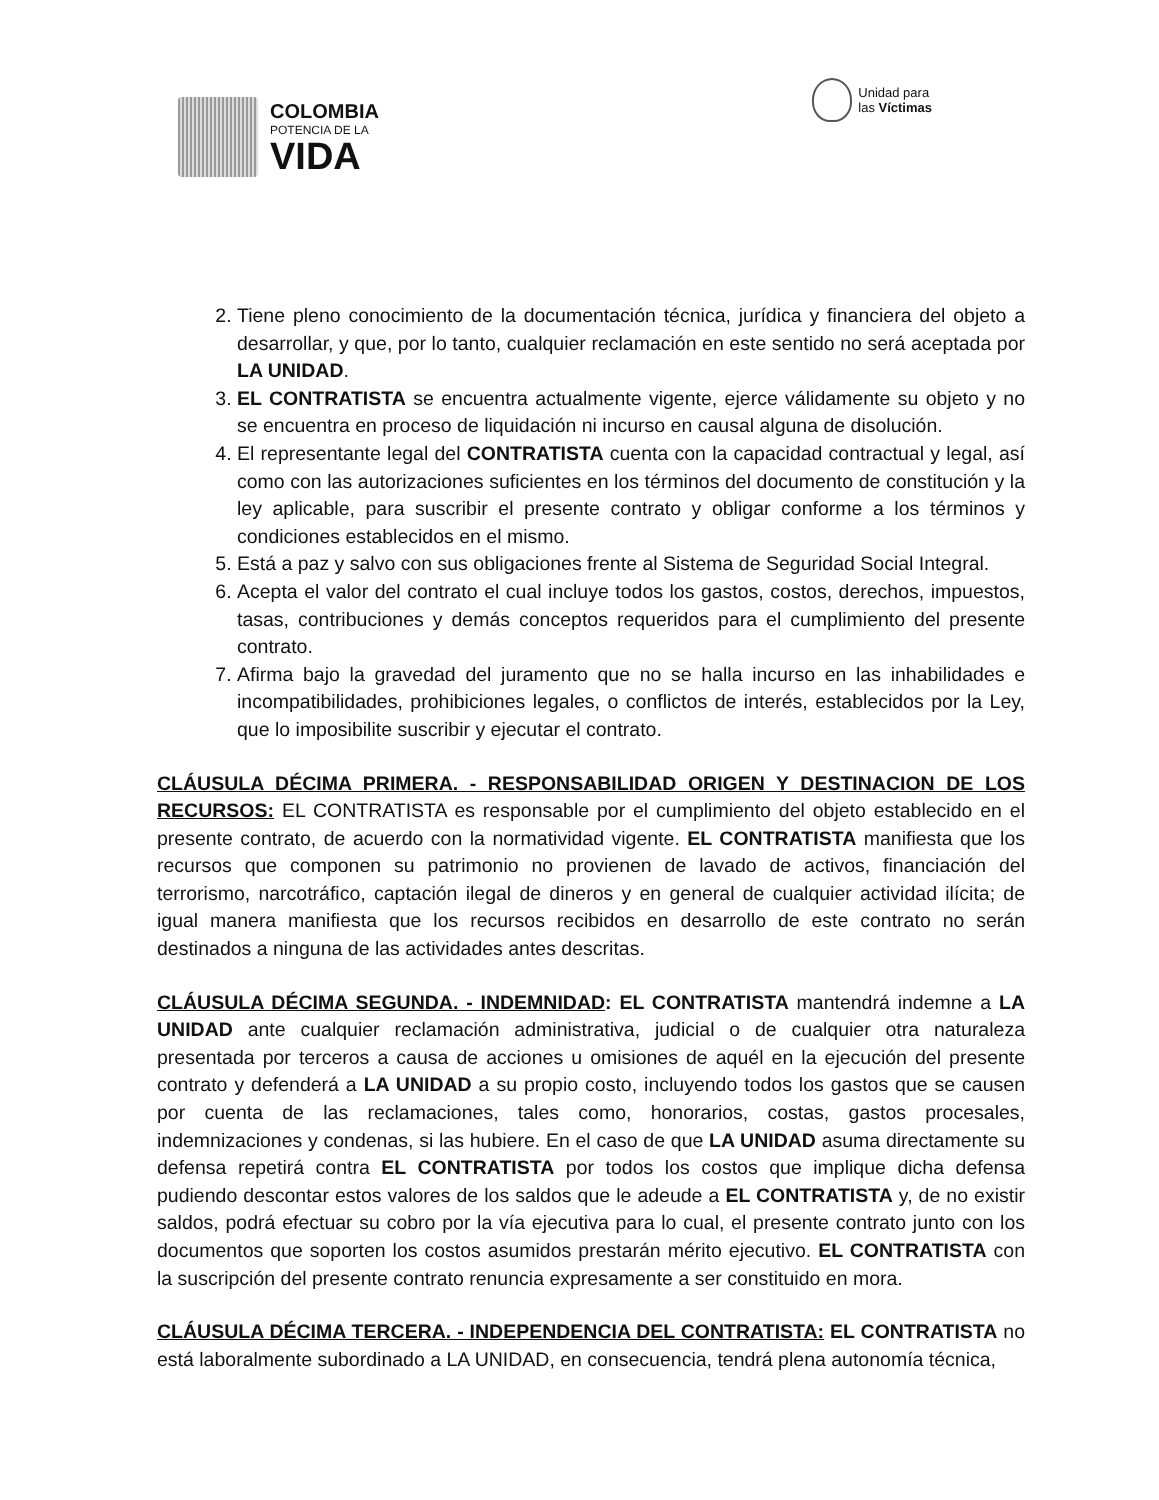COLOMBIA
POTENCIA DE LA
VIDA
Unidad para
las Víctimas
2. Tiene pleno conocimiento de la documentación técnica, jurídica y financiera del objeto a desarrollar, y que, por lo tanto, cualquier reclamación en este sentido no será aceptada por LA UNIDAD.
3. EL CONTRATISTA se encuentra actualmente vigente, ejerce válidamente su objeto y no se encuentra en proceso de liquidación ni incurso en causal alguna de disolución.
4. El representante legal del CONTRATISTA cuenta con la capacidad contractual y legal, así como con las autorizaciones suficientes en los términos del documento de constitución y la ley aplicable, para suscribir el presente contrato y obligar conforme a los términos y condiciones establecidos en el mismo.
5. Está a paz y salvo con sus obligaciones frente al Sistema de Seguridad Social Integral.
6. Acepta el valor del contrato el cual incluye todos los gastos, costos, derechos, impuestos, tasas, contribuciones y demás conceptos requeridos para el cumplimiento del presente contrato.
7. Afirma bajo la gravedad del juramento que no se halla incurso en las inhabilidades e incompatibilidades, prohibiciones legales, o conflictos de interés, establecidos por la Ley, que lo imposibilite suscribir y ejecutar el contrato.
CLÁUSULA DÉCIMA PRIMERA. - RESPONSABILIDAD ORIGEN Y DESTINACION DE LOS RECURSOS: EL CONTRATISTA es responsable por el cumplimiento del objeto establecido en el presente contrato, de acuerdo con la normatividad vigente. EL CONTRATISTA manifiesta que los recursos que componen su patrimonio no provienen de lavado de activos, financiación del terrorismo, narcotráfico, captación ilegal de dineros y en general de cualquier actividad ilícita; de igual manera manifiesta que los recursos recibidos en desarrollo de este contrato no serán destinados a ninguna de las actividades antes descritas.
CLÁUSULA DÉCIMA SEGUNDA. - INDEMNIDAD: EL CONTRATISTA mantendrá indemne a LA UNIDAD ante cualquier reclamación administrativa, judicial o de cualquier otra naturaleza presentada por terceros a causa de acciones u omisiones de aquél en la ejecución del presente contrato y defenderá a LA UNIDAD a su propio costo, incluyendo todos los gastos que se causen por cuenta de las reclamaciones, tales como, honorarios, costas, gastos procesales, indemnizaciones y condenas, si las hubiere. En el caso de que LA UNIDAD asuma directamente su defensa repetirá contra EL CONTRATISTA por todos los costos que implique dicha defensa pudiendo descontar estos valores de los saldos que le adeude a EL CONTRATISTA y, de no existir saldos, podrá efectuar su cobro por la vía ejecutiva para lo cual, el presente contrato junto con los documentos que soporten los costos asumidos prestarán mérito ejecutivo. EL CONTRATISTA con la suscripción del presente contrato renuncia expresamente a ser constituido en mora.
CLÁUSULA DÉCIMA TERCERA. - INDEPENDENCIA DEL CONTRATISTA: EL CONTRATISTA no está laboralmente subordinado a LA UNIDAD, en consecuencia, tendrá plena autonomía técnica,